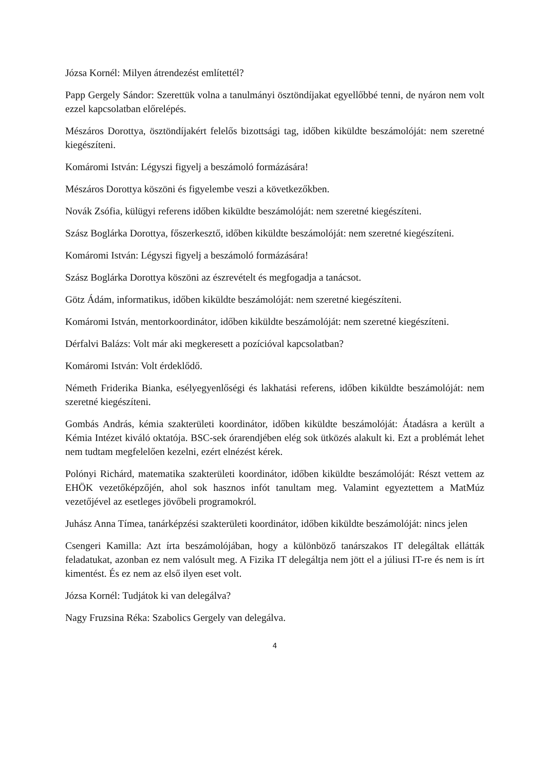Józsa Kornél: Milyen átrendezést említettél?
Papp Gergely Sándor: Szerettük volna a tanulmányi ösztöndíjakat egyellőbbé tenni, de nyáron nem volt ezzel kapcsolatban előrelépés.
Mészáros Dorottya, ösztöndíjakért felelős bizottsági tag, időben kiküldte beszámolóját: nem szeretné kiegészíteni.
Komáromi István: Légyszi figyelj a beszámoló formázására!
Mészáros Dorottya köszöni és figyelembe veszi a következőkben.
Novák Zsófia, külügyi referens időben kiküldte beszámolóját: nem szeretné kiegészíteni.
Szász Boglárka Dorottya, főszerkesztő, időben kiküldte beszámolóját: nem szeretné kiegészíteni.
Komáromi István: Légyszi figyelj a beszámoló formázására!
Szász Boglárka Dorottya köszöni az észrevételt és megfogadja a tanácsot.
Götz Ádám, informatikus, időben kiküldte beszámolóját: nem szeretné kiegészíteni.
Komáromi István, mentorkoordinátor, időben kiküldte beszámolóját: nem szeretné kiegészíteni.
Dérfalvi Balázs: Volt már aki megkeresett a pozícióval kapcsolatban?
Komáromi István: Volt érdeklődő.
Németh Friderika Bianka, esélyegyenlőségi és lakhatási referens, időben kiküldte beszámolóját: nem szeretné kiegészíteni.
Gombás András, kémia szakterületi koordinátor, időben kiküldte beszámolóját: Átadásra a került a Kémia Intézet kiváló oktatója. BSC-sek órarendjében elég sok ütközés alakult ki. Ezt a problémát lehet nem tudtam megfelelően kezelni, ezért elnézést kérek.
Polónyi Richárd, matematika szakterületi koordinátor, időben kiküldte beszámolóját: Részt vettem az EHÖK vezetőképzőjén, ahol sok hasznos infót tanultam meg. Valamint egyeztettem a MatMúz vezetőjével az esetleges jövőbeli programokról.
Juhász Anna Tímea, tanárképzési szakterületi koordinátor, időben kiküldte beszámolóját: nincs jelen
Csengeri Kamilla: Azt írta beszámolójában, hogy a különböző tanárszakos IT delegáltak ellátták feladatukat, azonban ez nem valósult meg. A Fizika IT delegáltja nem jött el a júliusi IT-re és nem is írt kimentést. És ez nem az első ilyen eset volt.
Józsa Kornél: Tudjátok ki van delegálva?
Nagy Fruzsina Réka: Szabolics Gergely van delegálva.
4